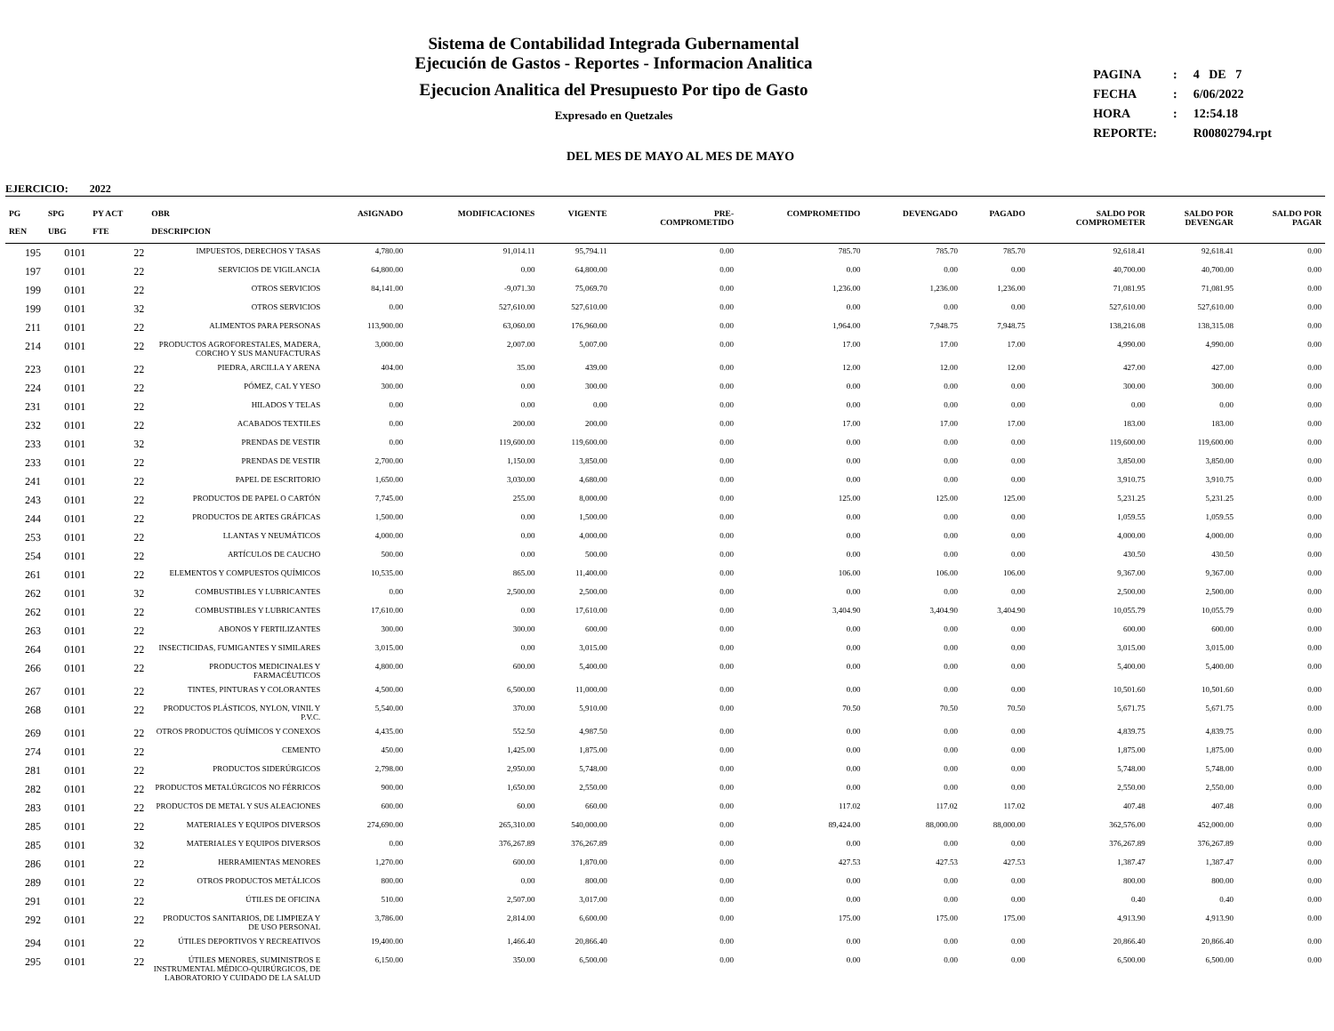Sistema de Contabilidad Integrada Gubernamental
Ejecución de Gastos - Reportes - Informacion Analitica
Ejecucion Analitica del Presupuesto Por tipo de Gasto
Expresado en Quetzales
DEL MES DE MAYO AL MES DE MAYO
| PAGINA | : | 4 DE 7 |
| FECHA | : | 6/06/2022 |
| HORA | : | 12:54.18 |
| REPORTE: | | R00802794.rpt |
EJERCICIO: 2022
| PG REN | SPG UBG | PY ACT FTE | OBR DESCRIPCION | ASIGNADO | MODIFICACIONES | VIGENTE | PRE- COMPROMETIDO | COMPROMETIDO | DEVENGADO | PAGADO | SALDO POR COMPROMETER | SALDO POR DEVENGAR | SALDO POR PAGAR |
| --- | --- | --- | --- | --- | --- | --- | --- | --- | --- | --- | --- | --- | --- |
| 195 | 0101 | 22 | IMPUESTOS, DERECHOS Y TASAS | 4,780.00 | 91,014.11 | 95,794.11 | 0.00 | 785.70 | 785.70 | 785.70 | 92,618.41 | 92,618.41 | 0.00 |
| 197 | 0101 | 22 | SERVICIOS DE VIGILANCIA | 64,800.00 | 0.00 | 64,800.00 | 0.00 | 0.00 | 0.00 | 0.00 | 40,700.00 | 40,700.00 | 0.00 |
| 199 | 0101 | 22 | OTROS SERVICIOS | 84,141.00 | -9,071.30 | 75,069.70 | 0.00 | 1,236.00 | 1,236.00 | 1,236.00 | 71,081.95 | 71,081.95 | 0.00 |
| 199 | 0101 | 32 | OTROS SERVICIOS | 0.00 | 527,610.00 | 527,610.00 | 0.00 | 0.00 | 0.00 | 0.00 | 527,610.00 | 527,610.00 | 0.00 |
| 211 | 0101 | 22 | ALIMENTOS PARA PERSONAS | 113,900.00 | 63,060.00 | 176,960.00 | 0.00 | 1,964.00 | 7,948.75 | 7,948.75 | 138,216.08 | 138,315.08 | 0.00 |
| 214 | 0101 | 22 | PRODUCTOS AGROFORESTALES, MADERA, CORCHO Y SUS MANUFACTURAS | 3,000.00 | 2,007.00 | 5,007.00 | 0.00 | 17.00 | 17.00 | 17.00 | 4,990.00 | 4,990.00 | 0.00 |
| 223 | 0101 | 22 | PIEDRA, ARCILLA Y ARENA | 404.00 | 35.00 | 439.00 | 0.00 | 12.00 | 12.00 | 12.00 | 427.00 | 427.00 | 0.00 |
| 224 | 0101 | 22 | PÓMEZ, CAL Y YESO | 300.00 | 0.00 | 300.00 | 0.00 | 0.00 | 0.00 | 0.00 | 300.00 | 300.00 | 0.00 |
| 231 | 0101 | 22 | HILADOS Y TELAS | 0.00 | 0.00 | 0.00 | 0.00 | 0.00 | 0.00 | 0.00 | 0.00 | 0.00 | 0.00 |
| 232 | 0101 | 22 | ACABADOS TEXTILES | 0.00 | 200.00 | 200.00 | 0.00 | 17.00 | 17.00 | 17.00 | 183.00 | 183.00 | 0.00 |
| 233 | 0101 | 32 | PRENDAS DE VESTIR | 0.00 | 119,600.00 | 119,600.00 | 0.00 | 0.00 | 0.00 | 0.00 | 119,600.00 | 119,600.00 | 0.00 |
| 233 | 0101 | 22 | PRENDAS DE VESTIR | 2,700.00 | 1,150.00 | 3,850.00 | 0.00 | 0.00 | 0.00 | 0.00 | 3,850.00 | 3,850.00 | 0.00 |
| 241 | 0101 | 22 | PAPEL DE ESCRITORIO | 1,650.00 | 3,030.00 | 4,680.00 | 0.00 | 0.00 | 0.00 | 0.00 | 3,910.75 | 3,910.75 | 0.00 |
| 243 | 0101 | 22 | PRODUCTOS DE PAPEL O CARTÓN | 7,745.00 | 255.00 | 8,000.00 | 0.00 | 125.00 | 125.00 | 125.00 | 5,231.25 | 5,231.25 | 0.00 |
| 244 | 0101 | 22 | PRODUCTOS DE ARTES GRÁFICAS | 1,500.00 | 0.00 | 1,500.00 | 0.00 | 0.00 | 0.00 | 0.00 | 1,059.55 | 1,059.55 | 0.00 |
| 253 | 0101 | 22 | LLANTAS Y NEUMÁTICOS | 4,000.00 | 0.00 | 4,000.00 | 0.00 | 0.00 | 0.00 | 0.00 | 4,000.00 | 4,000.00 | 0.00 |
| 254 | 0101 | 22 | ARTÍCULOS DE CAUCHO | 500.00 | 0.00 | 500.00 | 0.00 | 0.00 | 0.00 | 0.00 | 430.50 | 430.50 | 0.00 |
| 261 | 0101 | 22 | ELEMENTOS Y COMPUESTOS QUÍMICOS | 10,535.00 | 865.00 | 11,400.00 | 0.00 | 106.00 | 106.00 | 106.00 | 9,367.00 | 9,367.00 | 0.00 |
| 262 | 0101 | 32 | COMBUSTIBLES Y LUBRICANTES | 0.00 | 2,500.00 | 2,500.00 | 0.00 | 0.00 | 0.00 | 0.00 | 2,500.00 | 2,500.00 | 0.00 |
| 262 | 0101 | 22 | COMBUSTIBLES Y LUBRICANTES | 17,610.00 | 0.00 | 17,610.00 | 0.00 | 3,404.90 | 3,404.90 | 3,404.90 | 10,055.79 | 10,055.79 | 0.00 |
| 263 | 0101 | 22 | ABONOS Y FERTILIZANTES | 300.00 | 300.00 | 600.00 | 0.00 | 0.00 | 0.00 | 0.00 | 600.00 | 600.00 | 0.00 |
| 264 | 0101 | 22 | INSECTICIDAS, FUMIGANTES Y SIMILARES | 3,015.00 | 0.00 | 3,015.00 | 0.00 | 0.00 | 0.00 | 0.00 | 3,015.00 | 3,015.00 | 0.00 |
| 266 | 0101 | 22 | PRODUCTOS MEDICINALES Y FARMACÉUTICOS | 4,800.00 | 600.00 | 5,400.00 | 0.00 | 0.00 | 0.00 | 0.00 | 5,400.00 | 5,400.00 | 0.00 |
| 267 | 0101 | 22 | TINTES, PINTURAS Y COLORANTES | 4,500.00 | 6,500.00 | 11,000.00 | 0.00 | 0.00 | 0.00 | 0.00 | 10,501.60 | 10,501.60 | 0.00 |
| 268 | 0101 | 22 | PRODUCTOS PLÁSTICOS, NYLON, VINIL Y P.V.C. | 5,540.00 | 370.00 | 5,910.00 | 0.00 | 70.50 | 70.50 | 70.50 | 5,671.75 | 5,671.75 | 0.00 |
| 269 | 0101 | 22 | OTROS PRODUCTOS QUÍMICOS Y CONEXOS | 4,435.00 | 552.50 | 4,987.50 | 0.00 | 0.00 | 0.00 | 0.00 | 4,839.75 | 4,839.75 | 0.00 |
| 274 | 0101 | 22 | CEMENTO | 450.00 | 1,425.00 | 1,875.00 | 0.00 | 0.00 | 0.00 | 0.00 | 1,875.00 | 1,875.00 | 0.00 |
| 281 | 0101 | 22 | PRODUCTOS SIDERÚRGICOS | 2,798.00 | 2,950.00 | 5,748.00 | 0.00 | 0.00 | 0.00 | 0.00 | 5,748.00 | 5,748.00 | 0.00 |
| 282 | 0101 | 22 | PRODUCTOS METALÚRGICOS NO FÉRRICOS | 900.00 | 1,650.00 | 2,550.00 | 0.00 | 0.00 | 0.00 | 0.00 | 2,550.00 | 2,550.00 | 0.00 |
| 283 | 0101 | 22 | PRODUCTOS DE METAL Y SUS ALEACIONES | 600.00 | 60.00 | 660.00 | 0.00 | 117.02 | 117.02 | 117.02 | 407.48 | 407.48 | 0.00 |
| 285 | 0101 | 22 | MATERIALES Y EQUIPOS DIVERSOS | 274,690.00 | 265,310.00 | 540,000.00 | 0.00 | 89,424.00 | 88,000.00 | 88,000.00 | 362,576.00 | 452,000.00 | 0.00 |
| 285 | 0101 | 32 | MATERIALES Y EQUIPOS DIVERSOS | 0.00 | 376,267.89 | 376,267.89 | 0.00 | 0.00 | 0.00 | 0.00 | 376,267.89 | 376,267.89 | 0.00 |
| 286 | 0101 | 22 | HERRAMIENTAS MENORES | 1,270.00 | 600.00 | 1,870.00 | 0.00 | 427.53 | 427.53 | 427.53 | 1,387.47 | 1,387.47 | 0.00 |
| 289 | 0101 | 22 | OTROS PRODUCTOS METÁLICOS | 800.00 | 0.00 | 800.00 | 0.00 | 0.00 | 0.00 | 0.00 | 800.00 | 800.00 | 0.00 |
| 291 | 0101 | 22 | ÚTILES DE OFICINA | 510.00 | 2,507.00 | 3,017.00 | 0.00 | 0.00 | 0.00 | 0.00 | 0.40 | 0.40 | 0.00 |
| 292 | 0101 | 22 | PRODUCTOS SANITARIOS, DE LIMPIEZA Y DE USO PERSONAL | 3,786.00 | 2,814.00 | 6,600.00 | 0.00 | 175.00 | 175.00 | 175.00 | 4,913.90 | 4,913.90 | 0.00 |
| 294 | 0101 | 22 | ÚTILES DEPORTIVOS Y RECREATIVOS | 19,400.00 | 1,466.40 | 20,866.40 | 0.00 | 0.00 | 0.00 | 0.00 | 20,866.40 | 20,866.40 | 0.00 |
| 295 | 0101 | 22 | ÚTILES MENORES, SUMINISTROS E INSTRUMENTAL MÉDICO-QUIRÚRGICOS, DE LABORATORIO Y CUIDADO DE LA SALUD | 6,150.00 | 350.00 | 6,500.00 | 0.00 | 0.00 | 0.00 | 0.00 | 6,500.00 | 6,500.00 | 0.00 |